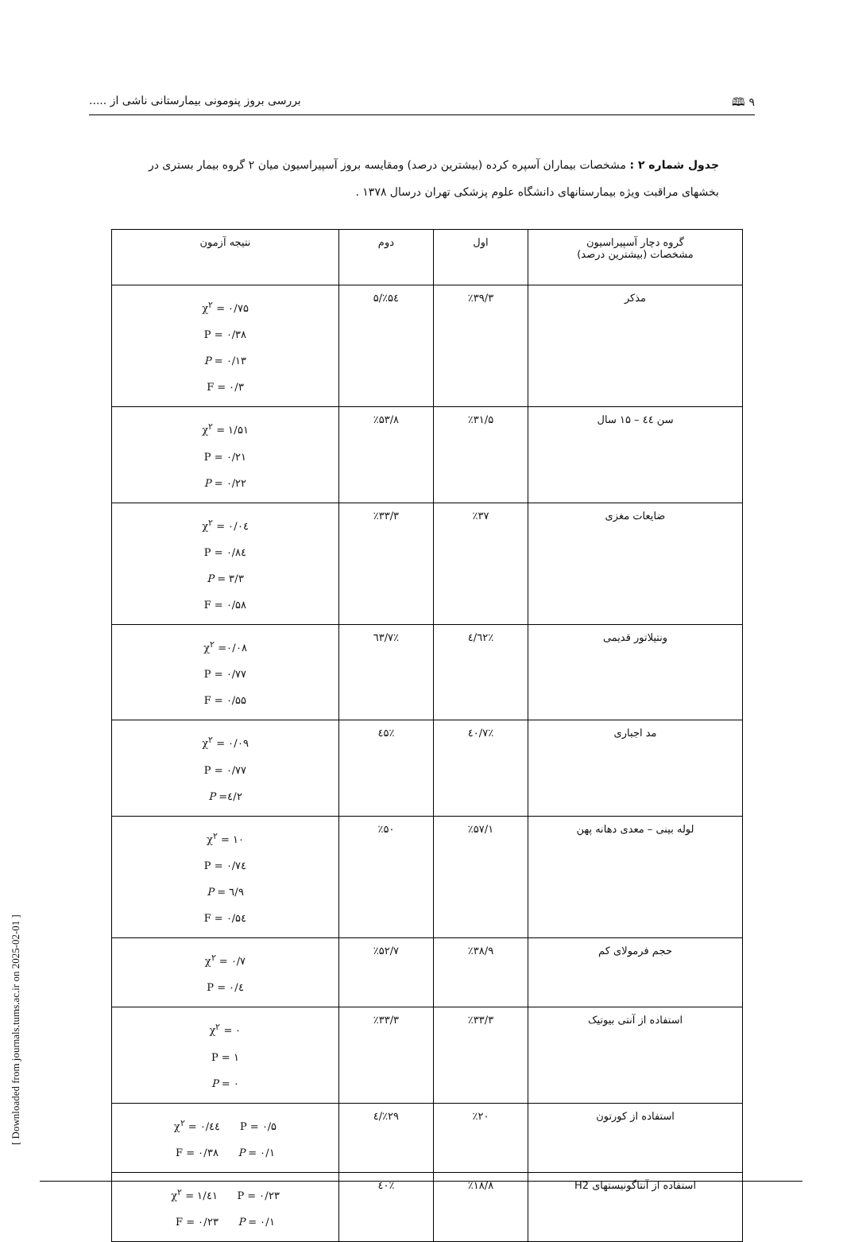۹ 🕮 بررسی بروز پنومونی بیمارستانی ناشی از .....
جدول شماره ۲ : مشخصات بیماران آسپره کرده (بیشترین درصد) ومقایسه بروز آسپیراسیون میان ۲ گروه بیمار بستری در بخشهای مراقبت ویژه بیمارستانهای دانشگاه علوم پزشکی تهران درسال ۱۳۷۸ .
| گروه دچار آسپیراسیون مشخصات (بیشترین درصد) | اول | دوم | نتیجه آزمون |
| --- | --- | --- | --- |
| مذکر | ٪۳۹/۳ | ٪۵٤/۵ | χ<sup>۲</sup> = ۰/۷۵ P = ۰/۳۸ P = ۰/۱۳ F = ۰/۳ |
| سن ٤٤ – ۱۵ سال | ٪۳۱/۵ | ٪۵۳/۸ | χ<sup>۲</sup> = ۱/۵۱ P = ۰/۲۱ P = ۰/۲۲ |
| ضایعات مغزی | ٪۳۷ | ٪۳۳/۳ | χ<sup>۲</sup> = ۰/۰٤ P = ۰/۸٤ P = ۳/۳ F = ۰/۵۸ |
| ونتیلاتور قدیمی | ٪٦۲/٤ | ٪٦۳/۷ | χ<sup>۲</sup> =۰/۰۸ P = ۰/۷۷ F = ۰/۵۵ |
| مد اجباری | ٪٤۰/۷ | ٪٤۵ | χ<sup>۲</sup> = ۰/۰۹ P = ۰/۷۷ P =٤/۲ |
| لوله بینی – معدی دهانه پهن | ٪۵۷/۱ | ٪۵۰ | χ<sup>۲</sup> = ۱۰ P = ۰/۷٤ P = ٦/۹ F = ۰/۵٤ |
| حجم فرمولای کم | ٪۳۸/۹ | ٪۵۲/۷ | χ<sup>۲</sup> = ۰/۷ P = ۰/٤ |
| استفاده از آنتی بیوتیک | ٪۳۳/۳ | ٪۳۳/۳ | χ<sup>۲</sup> = ۰ P = ۱ P = ۰ |
| استفاده از کورتون | ٪۲۰ | ٪۲۹/٤ | χ<sup>۲</sup> = ۰/٤٤ P = ۰/۵ F = ۰/۳۸ P = ۰/۱ |
| استفاده از آنتاگونیستهای H2 | ٪۱۸/۸ | ٪٤۰ | χ<sup>۲</sup> = ۱/٤۱ P = ۰/۲۳ F = ۰/۲۳ P = ۰/۱ |
[ Downloaded from journals.tums.ac.ir on 2025-02-01 ]